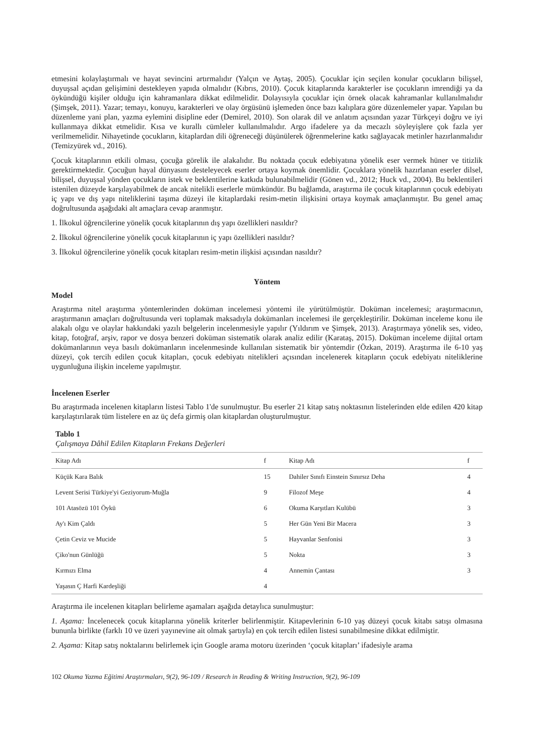etmesini kolaylaştırmalı ve hayat sevincini artırmalıdır (Yalçın ve Aytaş, 2005). Çocuklar için seçilen konular çocukların bilişsel, duyuşsal açıdan gelişimini destekleyen yapıda olmalıdır (Kıbrıs, 2010). Çocuk kitaplarında karakterler ise çocukların imrendiği ya da öykündüğü kişiler olduğu için kahramanlara dikkat edilmelidir. Dolayısıyla çocuklar için örnek olacak kahramanlar kullanılmalıdır (Şimşek, 2011). Yazar; temayı, konuyu, karakterleri ve olay örgüsünü işlemeden önce bazı kalıplara göre düzenlemeler yapar. Yapılan bu düzenleme yani plan, yazma eylemini disipline eder (Demirel, 2010). Son olarak dil ve anlatım açısından yazar Türkçeyi doğru ve iyi kullanmaya dikkat etmelidir. Kısa ve kurallı cümleler kullanılmalıdır. Argo ifadelere ya da mecazlı söyleyişlere çok fazla yer verilmemelidir. Nihayetinde çocukların, kitaplardan dili öğreneceği düşünülerek öğrenmelerine katkı sağlayacak metinler hazırlanmalıdır (Temizyürek vd., 2016).
Çocuk kitaplarının etkili olması, çocuğa görelik ile alakalıdır. Bu noktada çocuk edebiyatına yönelik eser vermek hüner ve titizlik gerektirmektedir. Çocuğun hayal dünyasını desteleyecek eserler ortaya koymak önemlidir. Çocuklara yönelik hazırlanan eserler dilsel, bilişsel, duyuşsal yönden çocukların istek ve beklentilerine katkıda bulunabilmelidir (Gönen vd., 2012; Huck vd., 2004). Bu beklentileri istenilen düzeyde karşılayabilmek de ancak nitelikli eserlerle mümkündür. Bu bağlamda, araştırma ile çocuk kitaplarının çocuk edebiyatı iç yapı ve dış yapı niteliklerini taşıma düzeyi ile kitaplardaki resim-metin ilişkisini ortaya koymak amaçlanmıştır. Bu genel amaç doğrultusunda aşağıdaki alt amaçlara cevap aranmıştır.
1. İlkokul öğrencilerine yönelik çocuk kitaplarının dış yapı özellikleri nasıldır?
2. İlkokul öğrencilerine yönelik çocuk kitaplarının iç yapı özellikleri nasıldır?
3. İlkokul öğrencilerine yönelik çocuk kitapları resim-metin ilişkisi açısından nasıldır?
Yöntem
Model
Araştırma nitel araştırma yöntemlerinden doküman incelemesi yöntemi ile yürütülmüştür. Doküman incelemesi; araştırmacının, araştırmanın amaçları doğrultusunda veri toplamak maksadıyla dokümanları incelemesi ile gerçekleştirilir. Doküman inceleme konu ile alakalı olgu ve olaylar hakkındaki yazılı belgelerin incelenmesiyle yapılır (Yıldırım ve Şimşek, 2013). Araştırmaya yönelik ses, video, kitap, fotoğraf, arşiv, rapor ve dosya benzeri doküman sistematik olarak analiz edilir (Karataş, 2015). Doküman inceleme dijital ortam dokümanlarının veya basılı dokümanların incelenmesinde kullanılan sistematik bir yöntemdir (Özkan, 2019). Araştırma ile 6-10 yaş düzeyi, çok tercih edilen çocuk kitapları, çocuk edebiyatı nitelikleri açısından incelenerek kitapların çocuk edebiyatı niteliklerine uygunluğuna ilişkin inceleme yapılmıştır.
İncelenen Eserler
Bu araştırmada incelenen kitapların listesi Tablo 1'de sunulmuştur. Bu eserler 21 kitap satış noktasının listelerinden elde edilen 420 kitap karşılaştırılarak tüm listelere en az üç defa girmiş olan kitaplardan oluşturulmuştur.
Tablo 1
Çalışmaya Dâhil Edilen Kitapların Frekans Değerleri
| Kitap Adı | f | Kitap Adı | f |
| --- | --- | --- | --- |
| Küçük Kara Balık | 15 | Dahiler Sınıfı Einstein Sınırsız Deha | 4 |
| Levent Serisi Türkiye'yi Geziyorum-Muğla | 9 | Filozof Meşe | 4 |
| 101 Atasözü 101 Öykü | 6 | Okuma Karşıtları Kulübü | 3 |
| Ay'ı Kim Çaldı | 5 | Her Gün Yeni Bir Macera | 3 |
| Çetin Ceviz ve Mucide | 5 | Hayvanlar Senfonisi | 3 |
| Çiko'nun Günlüğü | 5 | Nokta | 3 |
| Kırmızı Elma | 4 | Annemin Çantası | 3 |
| Yaşasın Ç Harfi Kardeşliği | 4 | | |
Araştırma ile incelenen kitapları belirleme aşamaları aşağıda detaylıca sunulmuştur:
1. Aşama: İncelenecek çocuk kitaplarına yönelik kriterler belirlenmiştir. Kitapevlerinin 6-10 yaş düzeyi çocuk kitabı satışı olmasına bununla birlikte (farklı 10 ve üzeri yayınevine ait olmak şartıyla) en çok tercih edilen listesi sunabilmesine dikkat edilmiştir.
2. Aşama: Kitap satış noktalarını belirlemek için Google arama motoru üzerinden ‘çocuk kitapları’ ifadesiyle arama
102 Okuma Yazma Eğitimi Araştırmaları, 9(2), 96-109 / Research in Reading & Writing Instruction, 9(2), 96-109